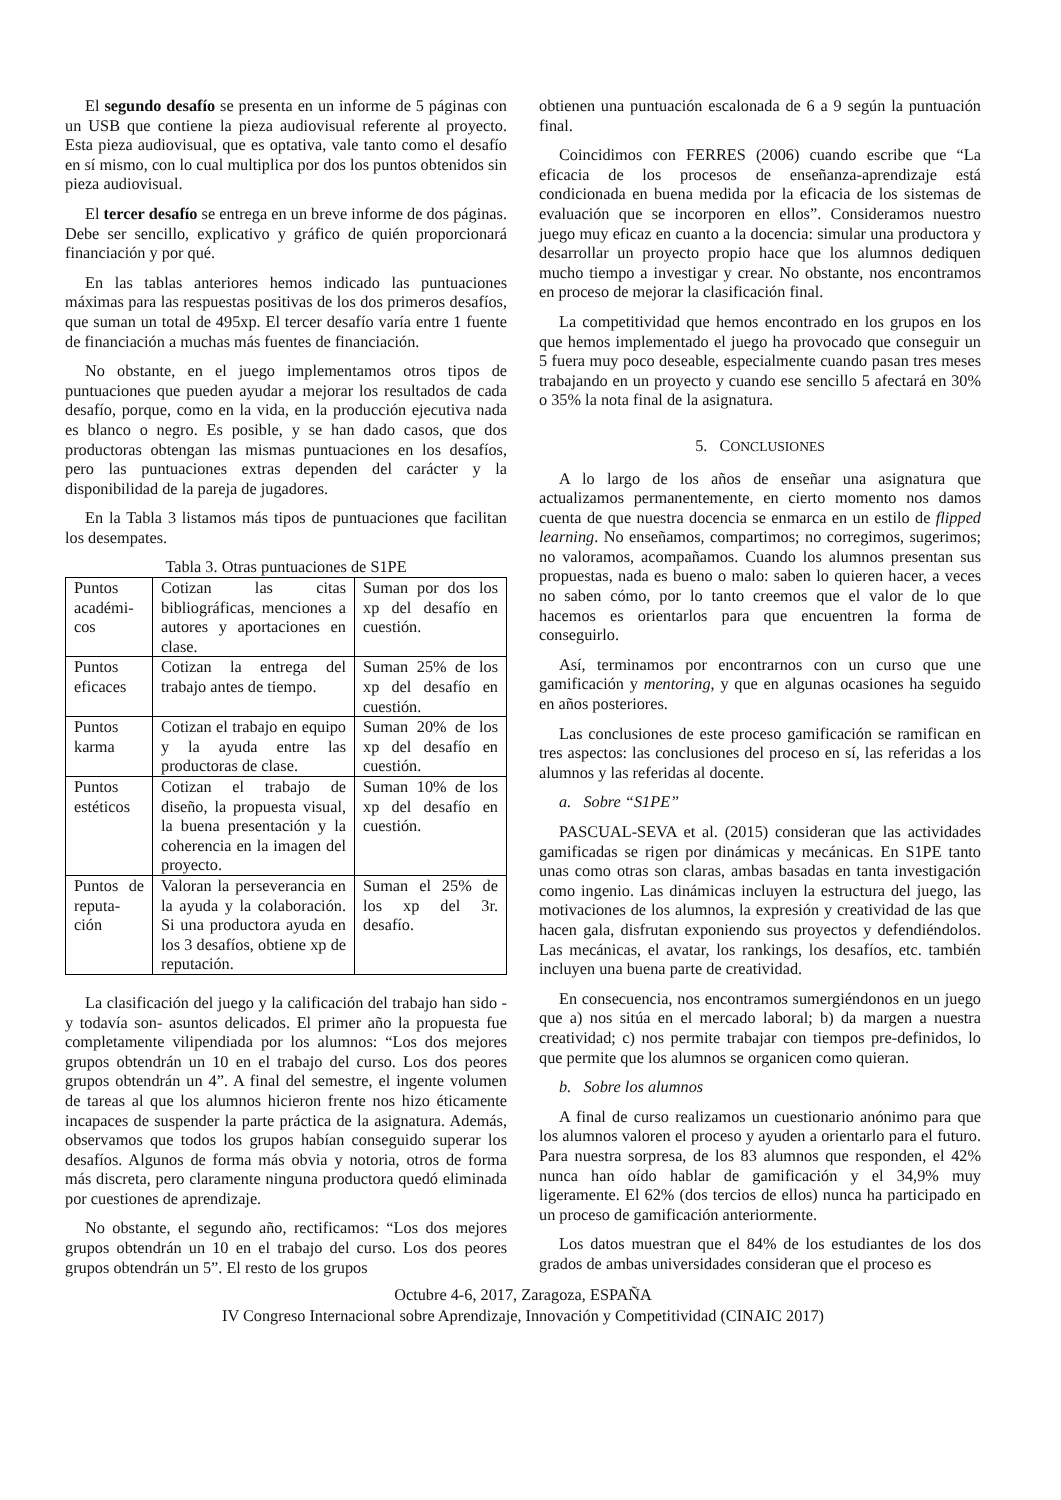El segundo desafío se presenta en un informe de 5 páginas con un USB que contiene la pieza audiovisual referente al proyecto. Esta pieza audiovisual, que es optativa, vale tanto como el desafío en sí mismo, con lo cual multiplica por dos los puntos obtenidos sin pieza audiovisual.
El tercer desafío se entrega en un breve informe de dos páginas. Debe ser sencillo, explicativo y gráfico de quién proporcionará financiación y por qué.
En las tablas anteriores hemos indicado las puntuaciones máximas para las respuestas positivas de los dos primeros desafíos, que suman un total de 495xp. El tercer desafío varía entre 1 fuente de financiación a muchas más fuentes de financiación.
No obstante, en el juego implementamos otros tipos de puntuaciones que pueden ayudar a mejorar los resultados de cada desafío, porque, como en la vida, en la producción ejecutiva nada es blanco o negro. Es posible, y se han dado casos, que dos productoras obtengan las mismas puntuaciones en los desafíos, pero las puntuaciones extras dependen del carácter y la disponibilidad de la pareja de jugadores.
En la Tabla 3 listamos más tipos de puntuaciones que facilitan los desempates.
Tabla 3. Otras puntuaciones de S1PE
| Puntos académi-cos | Cotizan las citas bibliográficas, menciones a autores y aportaciones en clase. | Suman por dos los xp del desafío en cuestión. |
| Puntos eficaces | Cotizan la entrega del trabajo antes de tiempo. | Suman 25% de los xp del desafío en cuestión. |
| Puntos karma | Cotizan el trabajo en equipo y la ayuda entre las productoras de clase. | Suman 20% de los xp del desafío en cuestión. |
| Puntos estéticos | Cotizan el trabajo de diseño, la propuesta visual, la buena presentación y la coherencia en la imagen del proyecto. | Suman 10% de los xp del desafío en cuestión. |
| Puntos de reputa-ción | Valoran la perseverancia en la ayuda y la colaboración. Si una productora ayuda en los 3 desafíos, obtiene xp de reputación. | Suman el 25% de los xp del 3r. desafío. |
La clasificación del juego y la calificación del trabajo han sido -y todavía son- asuntos delicados. El primer año la propuesta fue completamente vilipendiada por los alumnos: “Los dos mejores grupos obtendrán un 10 en el trabajo del curso. Los dos peores grupos obtendrán un 4”. A final del semestre, el ingente volumen de tareas al que los alumnos hicieron frente nos hizo éticamente incapaces de suspender la parte práctica de la asignatura. Además, observamos que todos los grupos habían conseguido superar los desafíos. Algunos de forma más obvia y notoria, otros de forma más discreta, pero claramente ninguna productora quedó eliminada por cuestiones de aprendizaje.
No obstante, el segundo año, rectificamos: “Los dos mejores grupos obtendrán un 10 en el trabajo del curso. Los dos peores grupos obtendrán un 5”. El resto de los grupos
obtienen una puntuación escalonada de 6 a 9 según la puntuación final.
Coincidimos con FERRES (2006) cuando escribe que “La eficacia de los procesos de enseñanza-aprendizaje está condicionada en buena medida por la eficacia de los sistemas de evaluación que se incorporen en ellos”. Consideramos nuestro juego muy eficaz en cuanto a la docencia: simular una productora y desarrollar un proyecto propio hace que los alumnos dediquen mucho tiempo a investigar y crear. No obstante, nos encontramos en proceso de mejorar la clasificación final.
La competitividad que hemos encontrado en los grupos en los que hemos implementado el juego ha provocado que conseguir un 5 fuera muy poco deseable, especialmente cuando pasan tres meses trabajando en un proyecto y cuando ese sencillo 5 afectará en 30% o 35% la nota final de la asignatura.
5. CONCLUSIONES
A lo largo de los años de enseñar una asignatura que actualizamos permanentemente, en cierto momento nos damos cuenta de que nuestra docencia se enmarca en un estilo de flipped learning. No enseñamos, compartimos; no corregimos, sugerimos; no valoramos, acompañamos. Cuando los alumnos presentan sus propuestas, nada es bueno o malo: saben lo quieren hacer, a veces no saben cómo, por lo tanto creemos que el valor de lo que hacemos es orientarlos para que encuentren la forma de conseguirlo.
Así, terminamos por encontrarnos con un curso que une gamificación y mentoring, y que en algunas ocasiones ha seguido en años posteriores.
Las conclusiones de este proceso gamificación se ramifican en tres aspectos: las conclusiones del proceso en sí, las referidas a los alumnos y las referidas al docente.
a. Sobre “S1PE”
PASCUAL-SEVA et al. (2015) consideran que las actividades gamificadas se rigen por dinámicas y mecánicas. En S1PE tanto unas como otras son claras, ambas basadas en tanta investigación como ingenio. Las dinámicas incluyen la estructura del juego, las motivaciones de los alumnos, la expresión y creatividad de las que hacen gala, disfrutan exponiendo sus proyectos y defendiéndolos. Las mecánicas, el avatar, los rankings, los desafíos, etc. también incluyen una buena parte de creatividad.
En consecuencia, nos encontramos sumergiéndonos en un juego que a) nos sitúa en el mercado laboral; b) da margen a nuestra creatividad; c) nos permite trabajar con tiempos pre-definidos, lo que permite que los alumnos se organicen como quieran.
b. Sobre los alumnos
A final de curso realizamos un cuestionario anónimo para que los alumnos valoren el proceso y ayuden a orientarlo para el futuro. Para nuestra sorpresa, de los 83 alumnos que responden, el 42% nunca han oído hablar de gamificación y el 34,9% muy ligeramente. El 62% (dos tercios de ellos) nunca ha participado en un proceso de gamificación anteriormente.
Los datos muestran que el 84% de los estudiantes de los dos grados de ambas universidades consideran que el proceso es
Octubre 4-6, 2017, Zaragoza, ESPAÑA
IV Congreso Internacional sobre Aprendizaje, Innovación y Competitividad (CINAIC 2017)